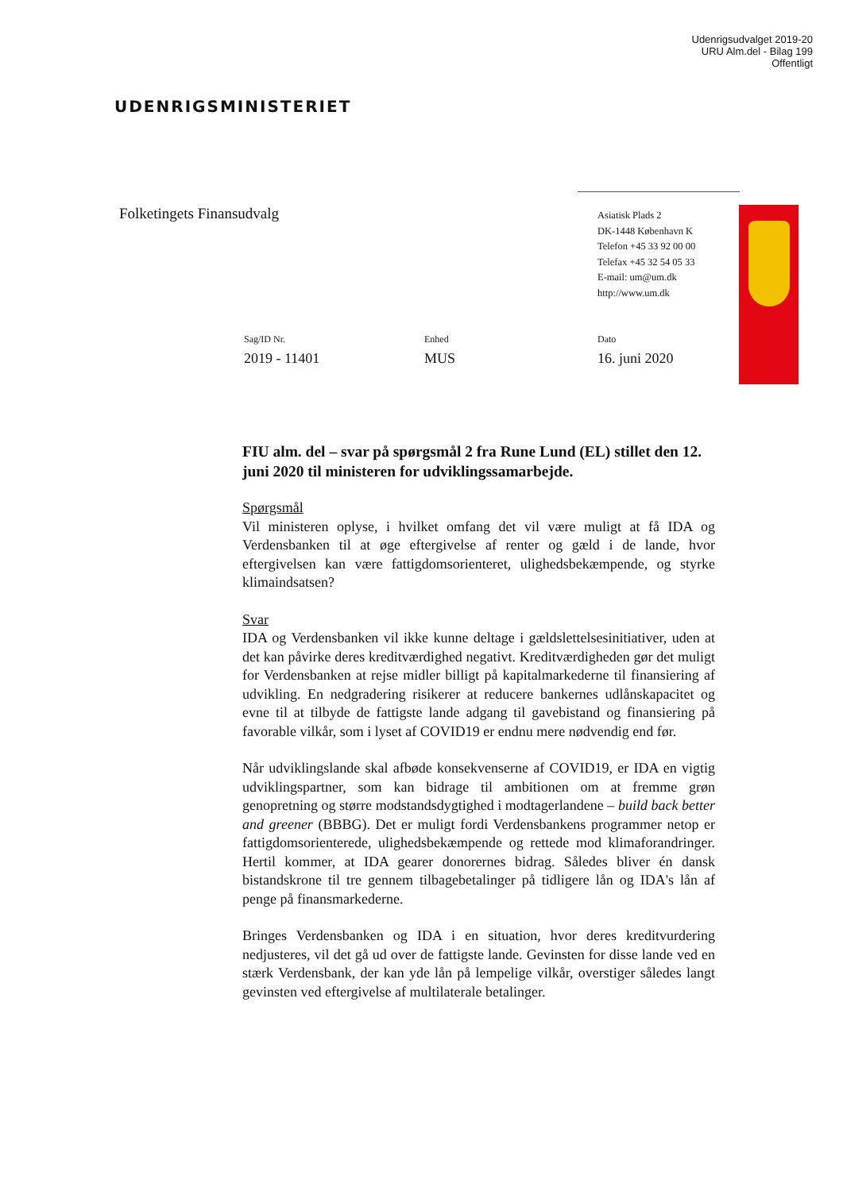Udenrigsudvalget 2019-20
URU Alm.del - Bilag 199
Offentligt
UDENRIGSMINISTERIET
Folketingets Finansudvalg
Asiatisk Plads 2
DK-1448 København K
Telefon +45 33 92 00 00
Telefax +45 32 54 05 33
E-mail: um@um.dk
http://www.um.dk
Sag/ID Nr.
2019 - 11401
Enhed
MUS
Dato
16. juni 2020
FIU alm. del – svar på spørgsmål 2 fra Rune Lund (EL) stillet den 12. juni 2020 til ministeren for udviklingssamarbejde.
Spørgsmål
Vil ministeren oplyse, i hvilket omfang det vil være muligt at få IDA og Verdensbanken til at øge eftergivelse af renter og gæld i de lande, hvor eftergivelsen kan være fattigdomsorienteret, ulighedsbekæmpende, og styrke klimaindsatsen?
Svar
IDA og Verdensbanken vil ikke kunne deltage i gældslettelsesinitiativer, uden at det kan påvirke deres kreditværdighed negativt. Kreditværdigheden gør det muligt for Verdensbanken at rejse midler billigt på kapitalmarkederne til finansiering af udvikling. En nedgradering risikerer at reducere bankernes udlånskapacitet og evne til at tilbyde de fattigste lande adgang til gavebistand og finansiering på favorable vilkår, som i lyset af COVID19 er endnu mere nødvendig end før.
Når udviklingslande skal afbøde konsekvenserne af COVID19, er IDA en vigtig udviklingspartner, som kan bidrage til ambitionen om at fremme grøn genopretning og større modstandsdygtighed i modtagerlandene – build back better and greener (BBBG). Det er muligt fordi Verdensbankens programmer netop er fattigdomsorienterede, ulighedsbekæmpende og rettede mod klimaforandringer. Hertil kommer, at IDA gearer donorernes bidrag. Således bliver én dansk bistandskrone til tre gennem tilbagebetalinger på tidligere lån og IDA's lån af penge på finansmarkederne.
Bringes Verdensbanken og IDA i en situation, hvor deres kreditvurdering nedjusteres, vil det gå ud over de fattigste lande. Gevinsten for disse lande ved en stærk Verdensbank, der kan yde lån på lempelige vilkår, overstiger således langt gevinsten ved eftergivelse af multilaterale betalinger.